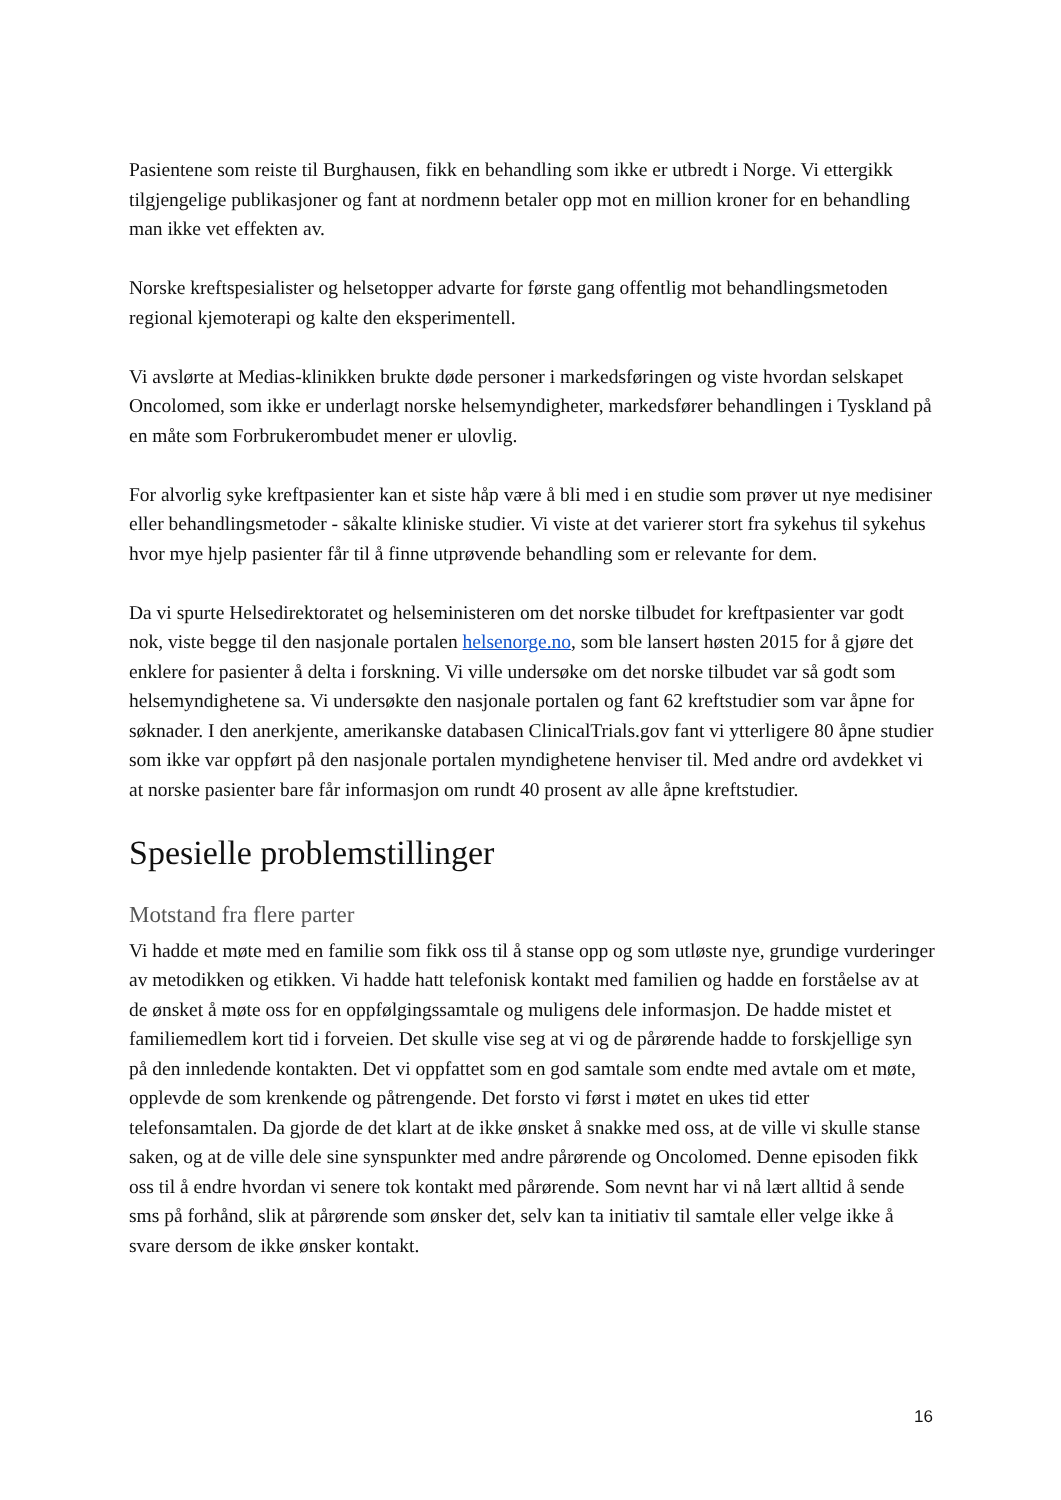Pasientene som reiste til Burghausen, fikk en behandling som ikke er utbredt i Norge. Vi ettergikk tilgjengelige publikasjoner og fant at nordmenn betaler opp mot en million kroner for en behandling man ikke vet effekten av.
Norske kreftspesialister og helsetopper advarte for første gang offentlig mot behandlingsmetoden regional kjemoterapi og kalte den eksperimentell.
Vi avslørte at Medias-klinikken brukte døde personer i markedsføringen og viste hvordan selskapet Oncolomed, som ikke er underlagt norske helsemyndigheter, markedsfører behandlingen i Tyskland på en måte som Forbrukerombudet mener er ulovlig.
For alvorlig syke kreftpasienter kan et siste håp være å bli med i en studie som prøver ut nye medisiner eller behandlingsmetoder - såkalte kliniske studier. Vi viste at det varierer stort fra sykehus til sykehus hvor mye hjelp pasienter får til å finne utprøvende behandling som er relevante for dem.
Da vi spurte Helsedirektoratet og helseministeren om det norske tilbudet for kreftpasienter var godt nok, viste begge til den nasjonale portalen helsenorge.no, som ble lansert høsten 2015 for å gjøre det enklere for pasienter å delta i forskning. Vi ville undersøke om det norske tilbudet var så godt som helsemyndighetene sa. Vi undersøkte den nasjonale portalen og fant 62 kreftstudier som var åpne for søknader. I den anerkjente, amerikanske databasen ClinicalTrials.gov fant vi ytterligere 80 åpne studier som ikke var oppført på den nasjonale portalen myndighetene henviser til. Med andre ord avdekket vi at norske pasienter bare får informasjon om rundt 40 prosent av alle åpne kreftstudier.
Spesielle problemstillinger
Motstand fra flere parter
Vi hadde et møte med en familie som fikk oss til å stanse opp og som utløste nye, grundige vurderinger av metodikken og etikken. Vi hadde hatt telefonisk kontakt med familien og hadde en forståelse av at de ønsket å møte oss for en oppfølgingssamtale og muligens dele informasjon. De hadde mistet et familiemedlem kort tid i forveien. Det skulle vise seg at vi og de pårørende hadde to forskjellige syn på den innledende kontakten. Det vi oppfattet som en god samtale som endte med avtale om et møte, opplevde de som krenkende og påtrengende. Det forsto vi først i møtet en ukes tid etter telefonsamtalen. Da gjorde de det klart at de ikke ønsket å snakke med oss, at de ville vi skulle stanse saken, og at de ville dele sine synspunkter med andre pårørende og Oncolomed. Denne episoden fikk oss til å endre hvordan vi senere tok kontakt med pårørende. Som nevnt har vi nå lært alltid å sende sms på forhånd, slik at pårørende som ønsker det, selv kan ta initiativ til samtale eller velge ikke å svare dersom de ikke ønsker kontakt.
16